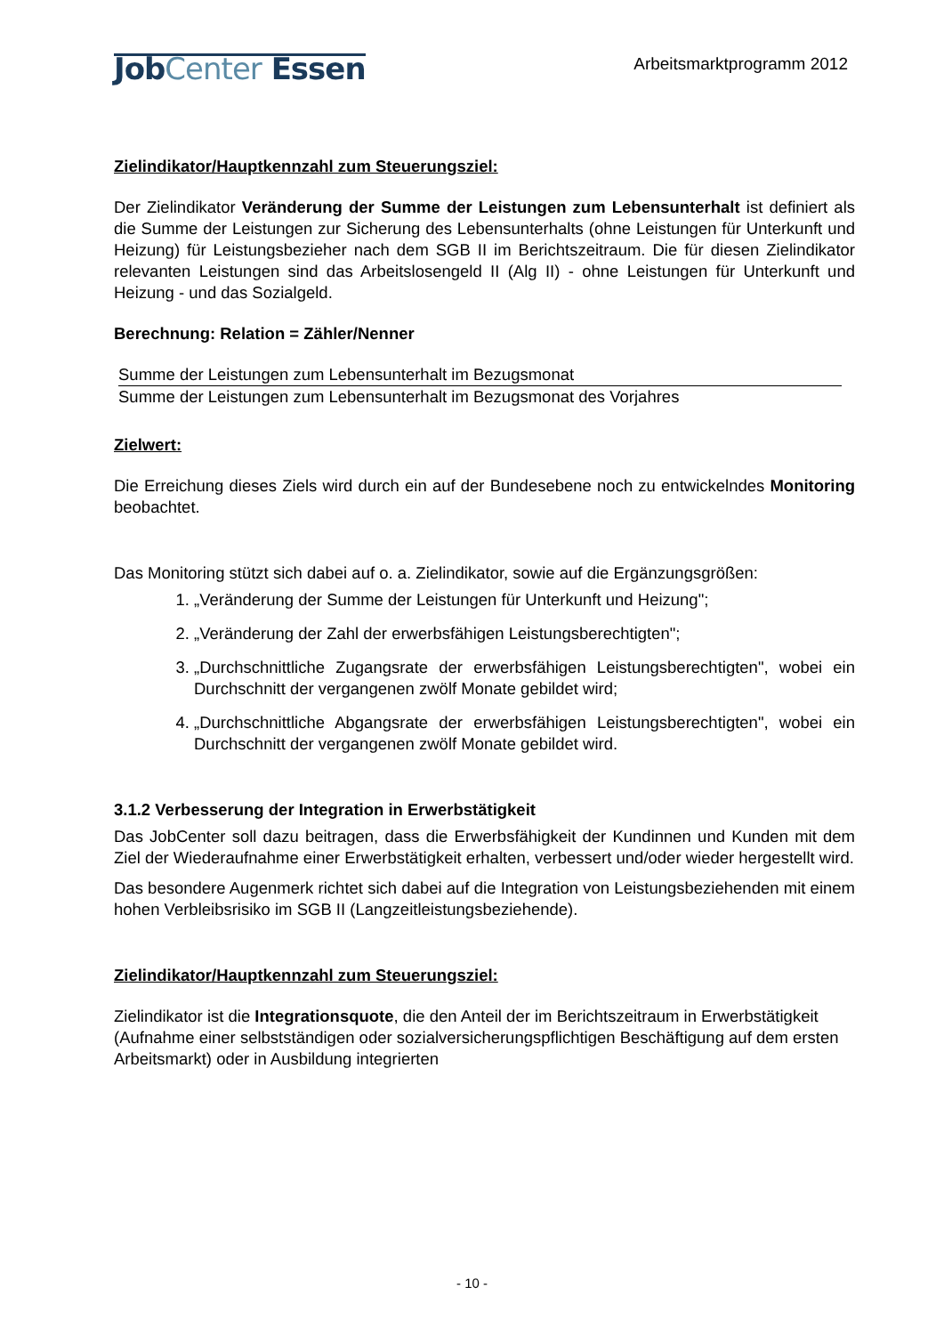JobCenter Essen
Arbeitsmarktprogramm 2012
Zielindikator/Hauptkennzahl zum Steuerungsziel:
Der Zielindikator Veränderung der Summe der Leistungen zum Lebensunterhalt ist definiert als die Summe der Leistungen zur Sicherung des Lebensunterhalts (ohne Leistungen für Unterkunft und Heizung) für Leistungsbezieher nach dem SGB II im Berichtszeitraum. Die für diesen Zielindikator relevanten Leistungen sind das Arbeitslosengeld II (Alg II) - ohne Leistungen für Unterkunft und Heizung - und das Sozialgeld.
Berechnung: Relation = Zähler/Nenner
Summe der Leistungen zum Lebensunterhalt im Bezugsmonat
Summe der Leistungen zum Lebensunterhalt im Bezugsmonat des Vorjahres
Zielwert:
Die Erreichung dieses Ziels wird durch ein auf der Bundesebene noch zu entwickelndes Monitoring beobachtet.
Das Monitoring stützt sich dabei auf o. a. Zielindikator, sowie auf die Ergänzungsgrößen:
1. „Veränderung der Summe der Leistungen für Unterkunft und Heizung";
2. „Veränderung der Zahl der erwerbsfähigen Leistungsberechtigten";
3. „Durchschnittliche Zugangsrate der erwerbsfähigen Leistungsberechtigten", wobei ein Durchschnitt der vergangenen zwölf Monate gebildet wird;
4. „Durchschnittliche Abgangsrate der erwerbsfähigen Leistungsberechtigten", wobei ein Durchschnitt der vergangenen zwölf Monate gebildet wird.
3.1.2 Verbesserung der Integration in Erwerbstätigkeit
Das JobCenter soll dazu beitragen, dass die Erwerbsfähigkeit der Kundinnen und Kunden mit dem Ziel der Wiederaufnahme einer Erwerbstätigkeit erhalten, verbessert und/oder wieder hergestellt wird.
Das besondere Augenmerk richtet sich dabei auf die Integration von Leistungsbeziehenden mit einem hohen Verbleibsrisiko im SGB II (Langzeitleistungsbeziehende).
Zielindikator/Hauptkennzahl zum Steuerungsziel:
Zielindikator ist die Integrationsquote, die den Anteil der im Berichtszeitraum in Erwerbstätigkeit (Aufnahme einer selbstständigen oder sozialversicherungspflichtigen Beschäftigung auf dem ersten Arbeitsmarkt) oder in Ausbildung integrierten
- 10 -